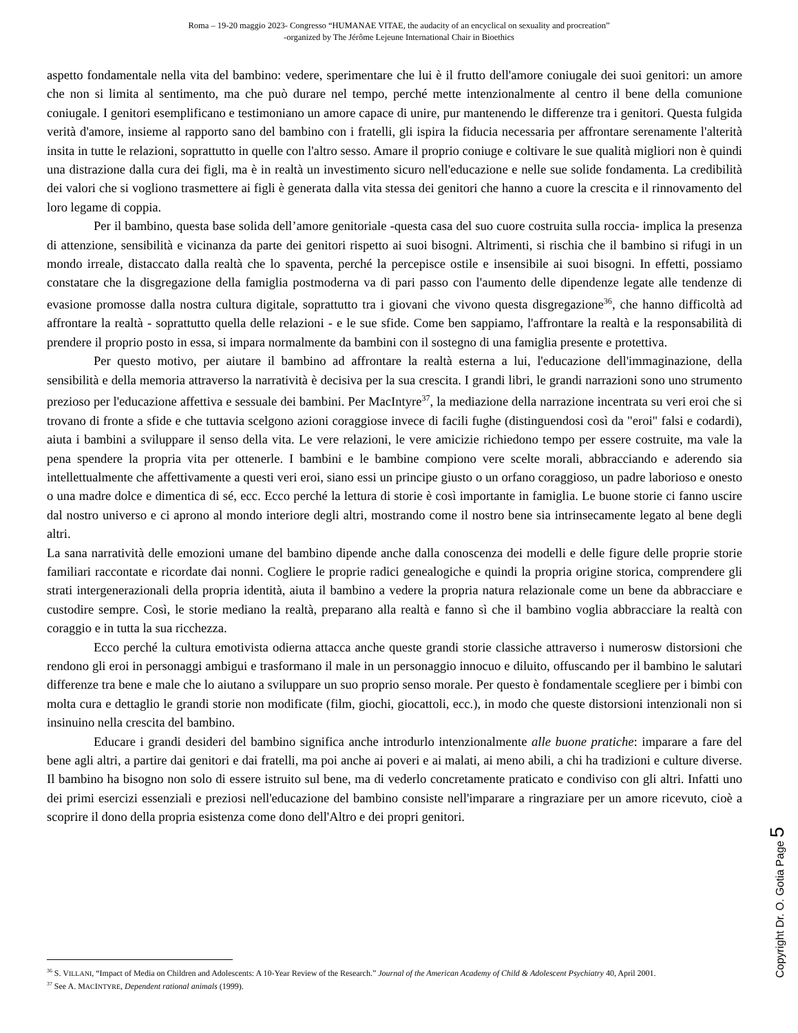Roma – 19-20 maggio 2023- Congresso “HUMANAE VITAE, the audacity of an encyclical on sexuality and procreation”
-organized by The Jérôme Lejeune International Chair in Bioethics
aspetto fondamentale nella vita del bambino: vedere, sperimentare che lui è il frutto dell'amore coniugale dei suoi genitori: un amore che non si limita al sentimento, ma che può durare nel tempo, perché mette intenzionalmente al centro il bene della comunione coniugale. I genitori esemplificano e testimoniano un amore capace di unire, pur mantenendo le differenze tra i genitori. Questa fulgida verità d'amore, insieme al rapporto sano del bambino con i fratelli, gli ispira la fiducia necessaria per affrontare serenamente l'alterità insita in tutte le relazioni, soprattutto in quelle con l'altro sesso. Amare il proprio coniuge e coltivare le sue qualità migliori non è quindi una distrazione dalla cura dei figli, ma è in realtà un investimento sicuro nell'educazione e nelle sue solide fondamenta. La credibilità dei valori che si vogliono trasmettere ai figli è generata dalla vita stessa dei genitori che hanno a cuore la crescita e il rinnovamento del loro legame di coppia.
Per il bambino, questa base solida dell’amore genitoriale -questa casa del suo cuore costruita sulla roccia- implica la presenza di attenzione, sensibilità e vicinanza da parte dei genitori rispetto ai suoi bisogni. Altrimenti, si rischia che il bambino si rifugi in un mondo irreale, distaccato dalla realtà che lo spaventa, perché la percepisce ostile e insensibile ai suoi bisogni. In effetti, possiamo constatare che la disgregazione della famiglia postmoderna va di pari passo con l'aumento delle dipendenze legate alle tendenze di evasione promosse dalla nostra cultura digitale, soprattutto tra i giovani che vivono questa disgregazione<sup>36</sup>, che hanno difficoltà ad affrontare la realtà - soprattutto quella delle relazioni - e le sue sfide. Come ben sappiamo, l'affrontare la realtà e la responsabilità di prendere il proprio posto in essa, si impara normalmente da bambini con il sostegno di una famiglia presente e protettiva.
Per questo motivo, per aiutare il bambino ad affrontare la realtà esterna a lui, l'educazione dell'immaginazione, della sensibilità e della memoria attraverso la narratività è decisiva per la sua crescita. I grandi libri, le grandi narrazioni sono uno strumento prezioso per l'educazione affettiva e sessuale dei bambini. Per MacIntyre<sup>37</sup>, la mediazione della narrazione incentrata su veri eroi che si trovano di fronte a sfide e che tuttavia scelgono azioni coraggiose invece di facili fughe (distinguendosi così da "eroi" falsi e codardi), aiuta i bambini a sviluppare il senso della vita. Le vere relazioni, le vere amicizie richiedono tempo per essere costruite, ma vale la pena spendere la propria vita per ottenerle. I bambini e le bambine compiono vere scelte morali, abbracciando e aderendo sia intellettualmente che affettivamente a questi veri eroi, siano essi un principe giusto o un orfano coraggioso, un padre laborioso e onesto o una madre dolce e dimentica di sé, ecc. Ecco perché la lettura di storie è così importante in famiglia. Le buone storie ci fanno uscire dal nostro universo e ci aprono al mondo interiore degli altri, mostrando come il nostro bene sia intrinsecamente legato al bene degli altri.
La sana narratività delle emozioni umane del bambino dipende anche dalla conoscenza dei modelli e delle figure delle proprie storie familiari raccontate e ricordate dai nonni. Cogliere le proprie radici genealogiche e quindi la propria origine storica, comprendere gli strati intergenerazionali della propria identità, aiuta il bambino a vedere la propria natura relazionale come un bene da abbracciare e custodire sempre. Così, le storie mediano la realtà, preparano alla realtà e fanno sì che il bambino voglia abbracciare la realtà con coraggio e in tutta la sua ricchezza.
Ecco perché la cultura emotivista odierna attacca anche queste grandi storie classiche attraverso i numerosw distorsioni che rendono gli eroi in personaggi ambigui e trasformano il male in un personaggio innocuo e diluito, offuscando per il bambino le salutari differenze tra bene e male che lo aiutano a sviluppare un suo proprio senso morale. Per questo è fondamentale scegliere per i bimbi con molta cura e dettaglio le grandi storie non modificate (film, giochi, giocattoli, ecc.), in modo che queste distorsioni intenzionali non si insinuino nella crescita del bambino.
Educare i grandi desideri del bambino significa anche introdurlo intenzionalmente alle buone pratiche: imparare a fare del bene agli altri, a partire dai genitori e dai fratelli, ma poi anche ai poveri e ai malati, ai meno abili, a chi ha tradizioni e culture diverse. Il bambino ha bisogno non solo di essere istruito sul bene, ma di vederlo concretamente praticato e condiviso con gli altri. Infatti uno dei primi esercizi essenziali e preziosi nell'educazione del bambino consiste nell'imparare a ringraziare per un amore ricevuto, cioè a scoprire il dono della propria esistenza come dono dell'Altro e dei propri genitori.
Copyright Dr. O. Gotia Page 5
<sup>36</sup> S. VILLANI, “Impact of Media on Children and Adolescents: A 10-Year Review of the Research.” Journal of the American Academy of Child & Adolescent Psychiatry 40, April 2001.
<sup>37</sup> See A. MACINTYRE, Dependent rational animals (1999).